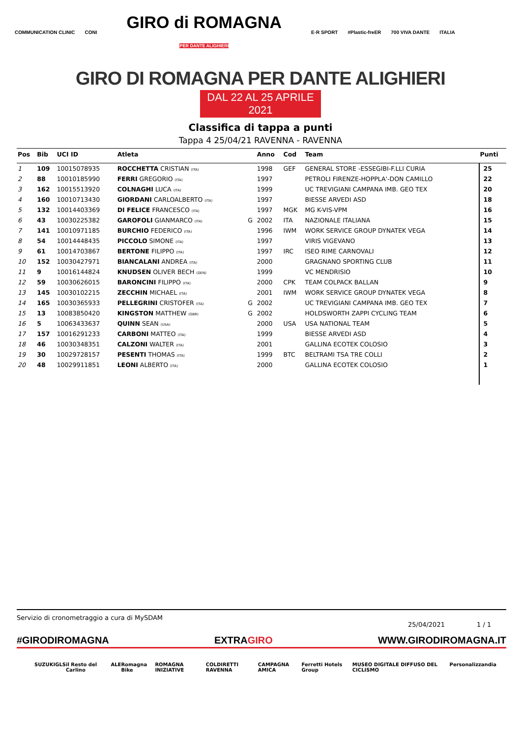COMMUNICATION CLINIC CONI GIRO di ROMAGNA
PER DANTE ALIGHIERI E·R SPORT #Plastic-freER 700 VIVA DANTE ITALIA
GIRO DI ROMAGNA PER DANTE ALIGHIERI
DAL 22 AL 25 APRILE 2021
Classifica di tappa a punti
Tappa 4 25/04/21 RAVENNA - RAVENNA
| Pos | Bib | UCI ID | Atleta | | Anno | Cod | Team | Punti |
| --- | --- | --- | --- | --- | --- | --- | --- | --- |
| 1 | 109 | 10015078935 | ROCCHETTA CRISTIAN (ITA) | | 1998 | GEF | GENERAL STORE -ESSEGIBI-F.LLI CURIA | 25 |
| 2 | 88 | 10010185990 | FERRI GREGORIO (ITA) | | 1997 | | PETROLI FIRENZE-HOPPLA'-DON CAMILLO | 22 |
| 3 | 162 | 10015513920 | COLNAGHI LUCA (ITA) | | 1999 | | UC TREVIGIANI CAMPANA IMB. GEO TEX | 20 |
| 4 | 160 | 10010713430 | GIORDANI CARLOALBERTO (ITA) | | 1997 | | BIESSE ARVEDI ASD | 18 |
| 5 | 132 | 10014403369 | DI FELICE FRANCESCO (ITA) | | 1997 | MGK | MG K-VIS-VPM | 16 |
| 6 | 43 | 10030225382 | GAROFOLI GIANMARCO (ITA) | G | 2002 | ITA | NAZIONALE ITALIANA | 15 |
| 7 | 141 | 10010971185 | BURCHIO FEDERICO (ITA) | | 1996 | IWM | WORK SERVICE GROUP DYNATEK VEGA | 14 |
| 8 | 54 | 10014448435 | PICCOLO SIMONE (ITA) | | 1997 | | VIRIS VIGEVANO | 13 |
| 9 | 61 | 10014703867 | BERTONE FILIPPO (ITA) | | 1997 | IRC | ISEO RIME CARNOVALI | 12 |
| 10 | 152 | 10030427971 | BIANCALANI ANDREA (ITA) | | 2000 | | GRAGNANO SPORTING CLUB | 11 |
| 11 | 9 | 10016144824 | KNUDSEN OLIVER BECH (DEN) | | 1999 | | VC MENDRISIO | 10 |
| 12 | 59 | 10030626015 | BARONCINI FILIPPO (ITA) | | 2000 | CPK | TEAM COLPACK BALLAN | 9 |
| 13 | 145 | 10030102215 | ZECCHIN MICHAEL (ITA) | | 2001 | IWM | WORK SERVICE GROUP DYNATEK VEGA | 8 |
| 14 | 165 | 10030365933 | PELLEGRINI CRISTOFER (ITA) | G | 2002 | | UC TREVIGIANI CAMPANA IMB. GEO TEX | 7 |
| 15 | 13 | 10083850420 | KINGSTON MATTHEW (GBR) | G | 2002 | | HOLDSWORTH ZAPPI CYCLING TEAM | 6 |
| 16 | 5 | 10063433637 | QUINN SEAN (USA) | | 2000 | USA | USA NATIONAL TEAM | 5 |
| 17 | 157 | 10016291233 | CARBONI MATTEO (ITA) | | 1999 | | BIESSE ARVEDI ASD | 4 |
| 18 | 46 | 10030348351 | CALZONI WALTER (ITA) | | 2001 | | GALLINA ECOTEK COLOSIO | 3 |
| 19 | 30 | 10029728157 | PESENTI THOMAS (ITA) | | 1999 | BTC | BELTRAMI TSA TRE COLLI | 2 |
| 20 | 48 | 10029911851 | LEONI ALBERTO (ITA) | | 2000 | | GALLINA ECOTEK COLOSIO | 1 |
Servizio di cronometraggio a cura di MySDAM 25/04/2021 1 / 1
#GIRODIROMAGNA EXTRAGIRO WWW.GIRODIROMAGNA.IT
SUZUKI GLS il Resto del Carlino ALE Romagna Bike ROMAGNA INIZIATIVE COLDIRETTI RAVENNA CAMPAGNA AMICA Ferretti Hotels Group MUSEO DIGITALE DIFFUSO DEL CICLISMO Personalizzandia